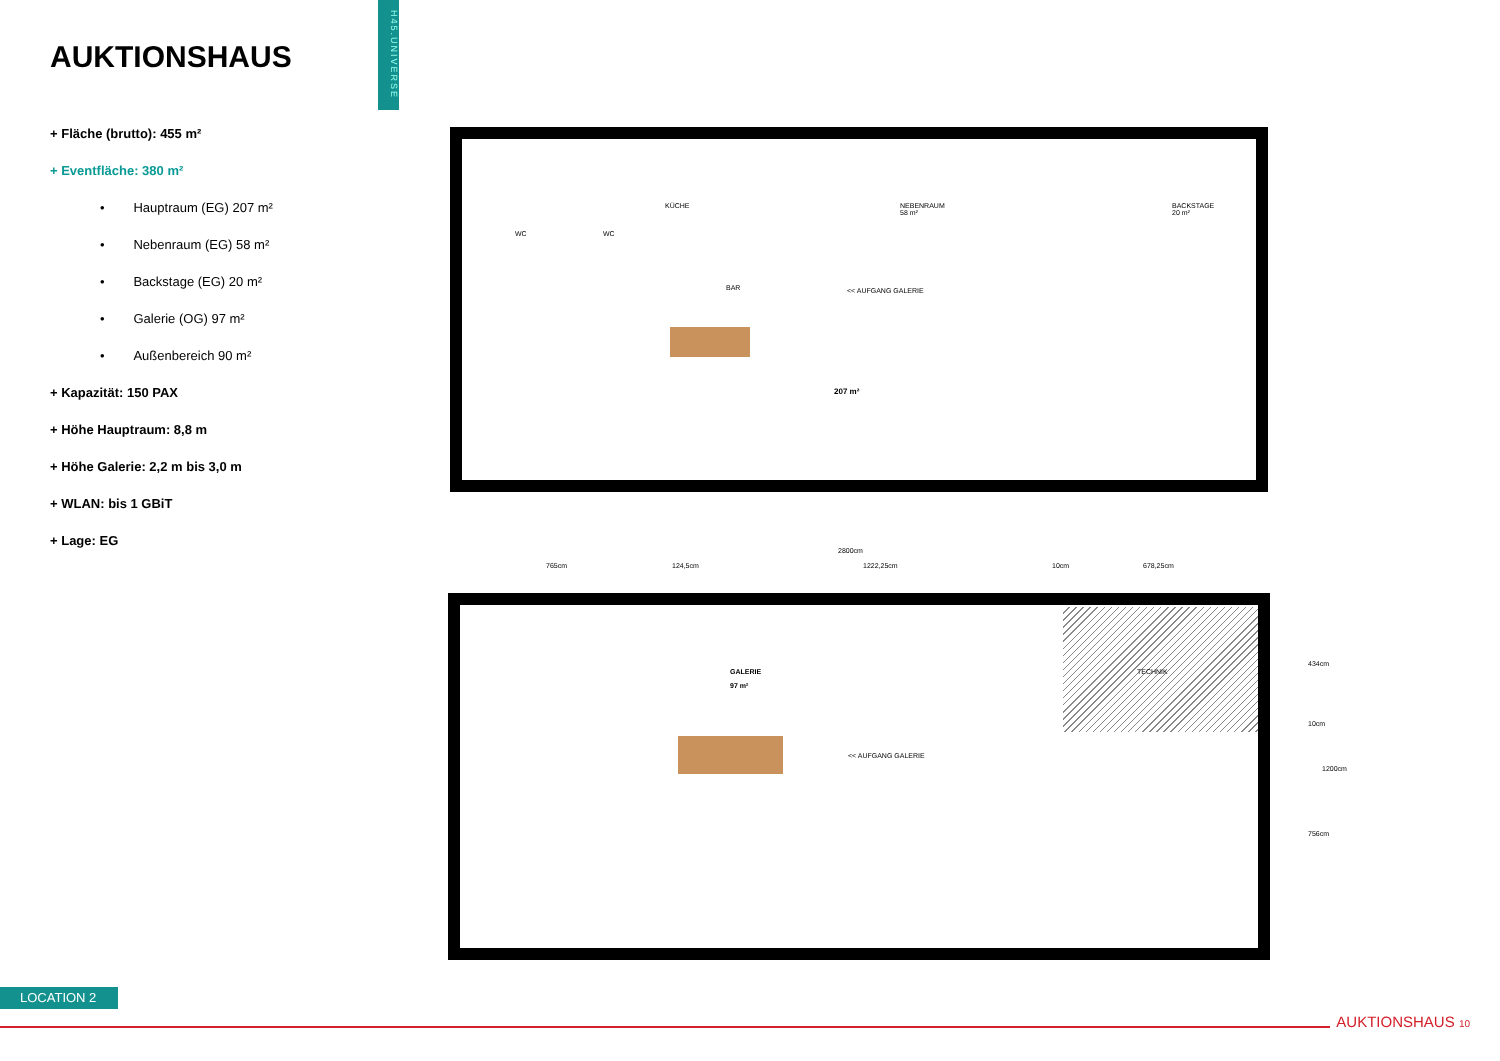AUKTIONSHAUS
+ Fläche (brutto): 455 m²
+ Eventfläche: 380 m²
• Hauptraum (EG) 207 m²
• Nebenraum (EG) 58 m²
• Backstage (EG) 20 m²
• Galerie (OG) 97 m²
• Außenbereich 90 m²
+ Kapazität: 150 PAX
+ Höhe Hauptraum: 8,8 m
+ Höhe Galerie: 2,2 m bis 3,0 m
+ WLAN: bis 1 GBiT
+ Lage: EG
H45.UNIVERSE
KÜCHE
WC WC
NEBENRAUM
58 m²
BACKSTAGE
20 m²
BAR << AUFGANG GALERIE
207 m²
2800cm
765cm 124,5cm 1222,25cm 10cm 678,25cm
GALERIE
97 m²
TECHNIK
<< AUFGANG GALERIE
434cm
10cm
1200cm
756cm
LOCATION 2
AUKTIONSHAUS 10